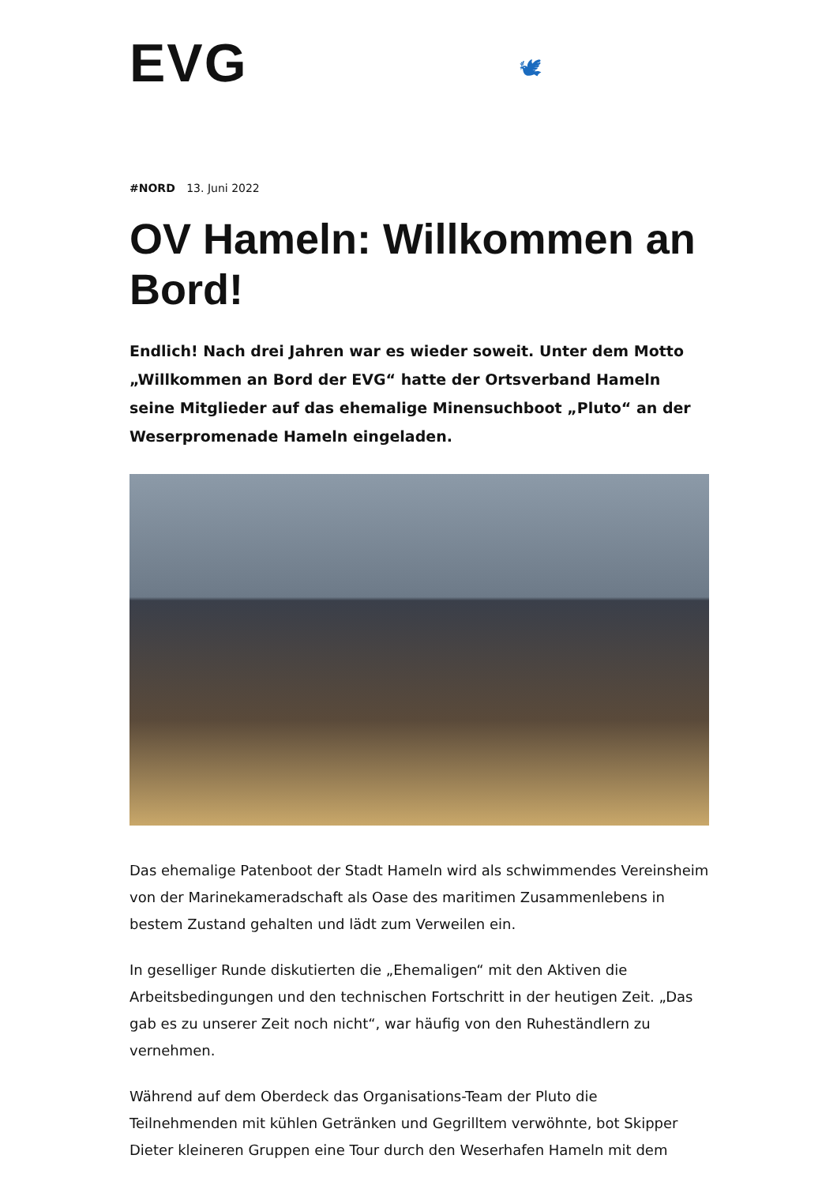EVG 🕊
#NORD 13. Juni 2022
OV Hameln: Willkommen an Bord!
Endlich! Nach drei Jahren war es wieder soweit. Unter dem Motto „Willkommen an Bord der EVG“ hatte der Ortsverband Hameln seine Mitglieder auf das ehemalige Minensuchboot „Pluto“ an der Weserpromenade Hameln eingeladen.
Das ehemalige Patenboot der Stadt Hameln wird als schwimmendes Vereinsheim von der Marinekameradschaft als Oase des maritimen Zusammenlebens in bestem Zustand gehalten und lädt zum Verweilen ein.
In geselliger Runde diskutierten die „Ehemaligen“ mit den Aktiven die Arbeitsbedingungen und den technischen Fortschritt in der heutigen Zeit. „Das gab es zu unserer Zeit noch nicht“, war häufig von den Ruheständlern zu vernehmen.
Während auf dem Oberdeck das Organisations-Team der Pluto die Teilnehmenden mit kühlen Getränken und Gegrilltem verwöhnte, bot Skipper Dieter kleineren Gruppen eine Tour durch den Weserhafen Hameln mit dem